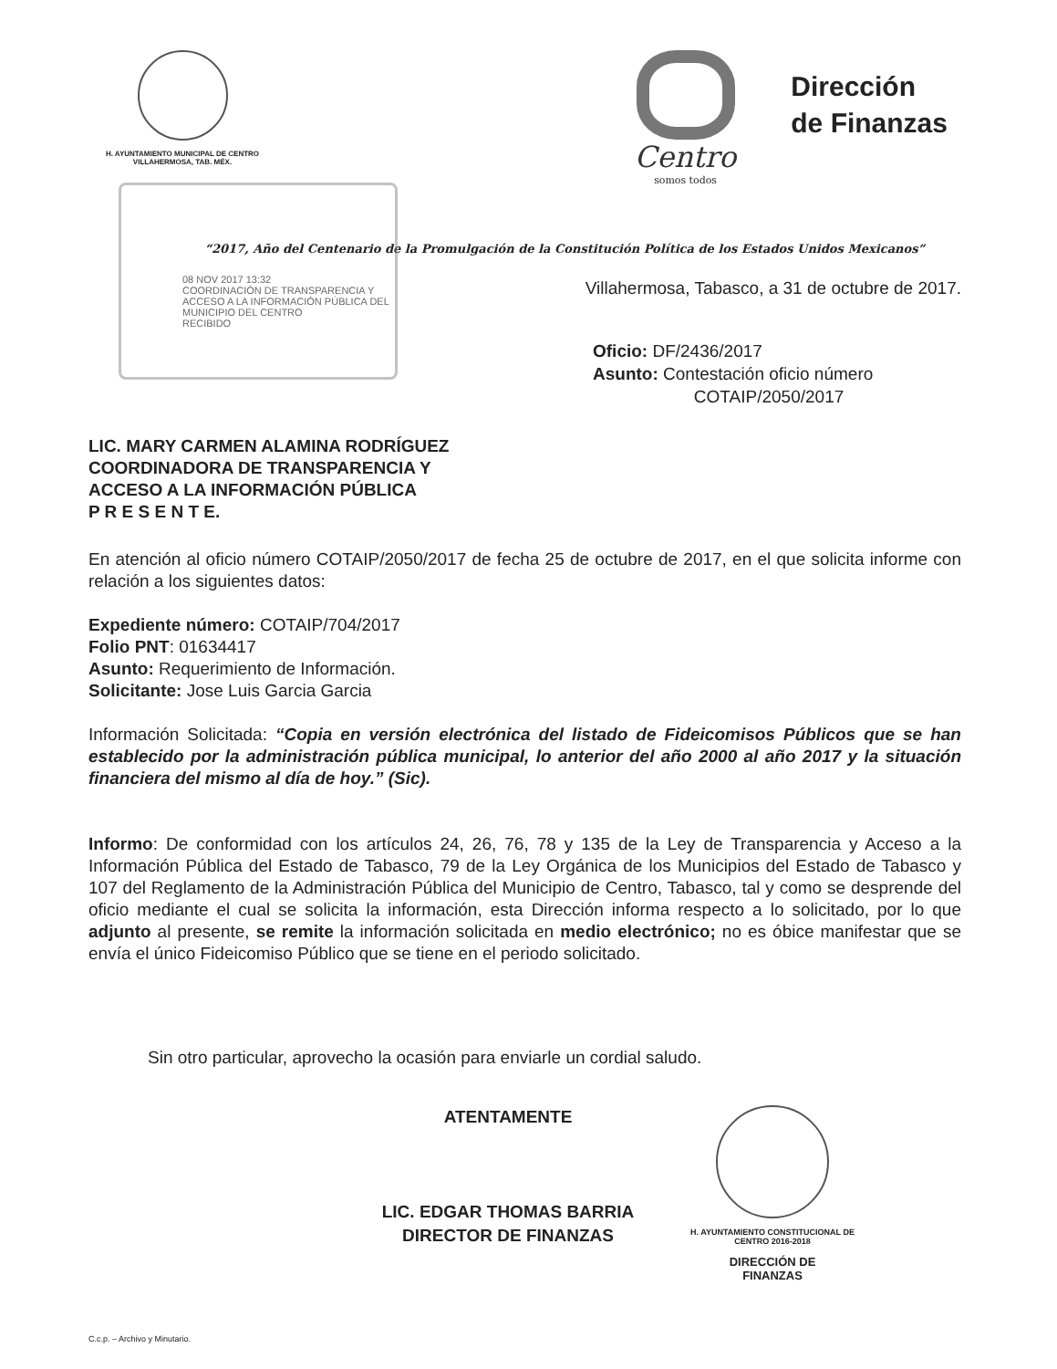H. AYUNTAMIENTO MUNICIPAL DE CENTRO
VILLAHERMOSA, TAB. MÉX.
Centro
somos todos
Dirección
de Finanzas
“2017, Año del Centenario de la Promulgación de la Constitución Política de los Estados Unidos Mexicanos”
08 NOV 2017 13:32
COORDINACIÓN DE TRANSPARENCIA Y ACCESO A LA INFORMACIÓN PÚBLICA DEL MUNICIPIO DEL CENTRO
RECIBIDO
Villahermosa, Tabasco, a 31 de octubre de 2017.
Oficio: DF/2436/2017
Asunto: Contestación oficio número
COTAIP/2050/2017
LIC. MARY CARMEN ALAMINA RODRÍGUEZ
COORDINADORA DE TRANSPARENCIA Y
ACCESO A LA INFORMACIÓN PÚBLICA
P R E S E N T E.
En atención al oficio número COTAIP/2050/2017 de fecha 25 de octubre de 2017, en el que solicita informe con relación a los siguientes datos:
Expediente número: COTAIP/704/2017
Folio PNT: 01634417
Asunto: Requerimiento de Información.
Solicitante: Jose Luis Garcia Garcia
Información Solicitada: “Copia en versión electrónica del listado de Fideicomisos Públicos que se han establecido por la administración pública municipal, lo anterior del año 2000 al año 2017 y la situación financiera del mismo al día de hoy.” (Sic).
Informo: De conformidad con los artículos 24, 26, 76, 78 y 135 de la Ley de Transparencia y Acceso a la Información Pública del Estado de Tabasco, 79 de la Ley Orgánica de los Municipios del Estado de Tabasco y 107 del Reglamento de la Administración Pública del Municipio de Centro, Tabasco, tal y como se desprende del oficio mediante el cual se solicita la información, esta Dirección informa respecto a lo solicitado, por lo que adjunto al presente, se remite la información solicitada en medio electrónico; no es óbice manifestar que se envía el único Fideicomiso Público que se tiene en el periodo solicitado.
Sin otro particular, aprovecho la ocasión para enviarle un cordial saludo.
ATENTAMENTE
LIC. EDGAR THOMAS BARRIA
DIRECTOR DE FINANZAS
H. AYUNTAMIENTO CONSTITUCIONAL DE CENTRO 2016-2018
DIRECCIÓN DE
FINANZAS
C.c.p. – Archivo y Minutario.